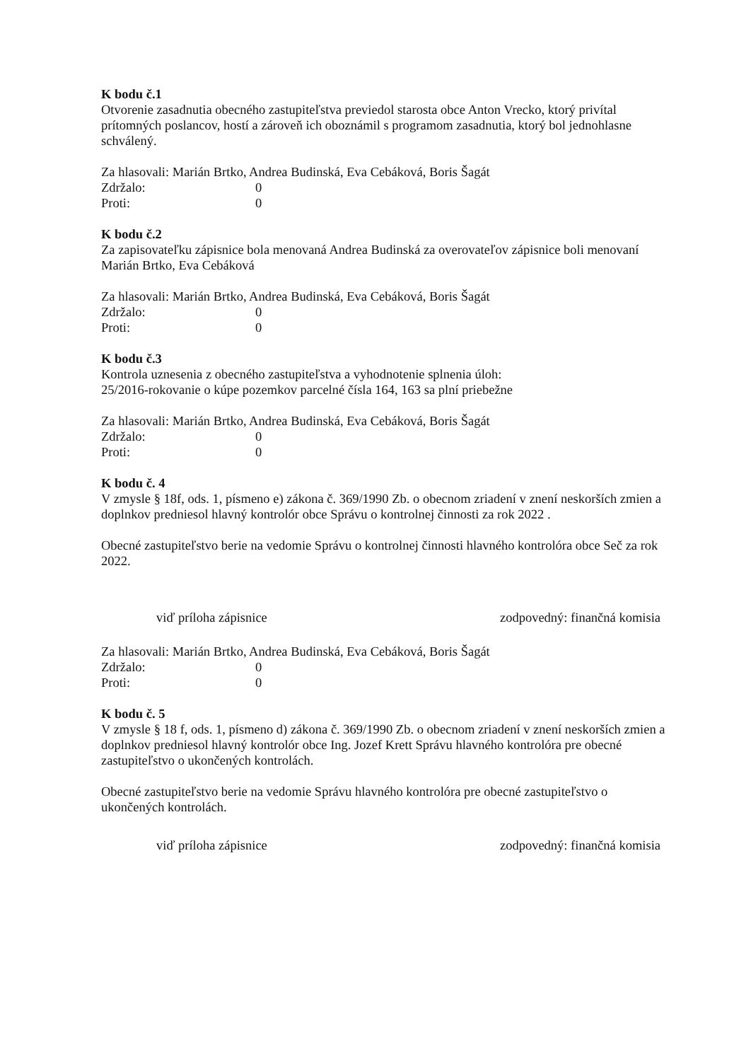K bodu č.1
Otvorenie zasadnutia obecného zastupiteľstva previedol starosta obce Anton Vrecko, ktorý privítal prítomných poslancov, hostí a zároveň ich oboznámil s programom zasadnutia, ktorý bol jednohlasne schválený.
Za hlasovali: Marián Brtko, Andrea Budinská, Eva Cebáková, Boris Šagát
Zdržalo: 0
Proti: 0
K bodu č.2
Za zapisovateľku zápisnice bola menovaná Andrea Budinská za overovateľov zápisnice boli menovaní Marián Brtko, Eva Cebáková
Za hlasovali: Marián Brtko, Andrea Budinská, Eva Cebáková, Boris Šagát
Zdržalo: 0
Proti: 0
K bodu č.3
Kontrola uznesenia z obecného zastupiteľstva a vyhodnotenie splnenia úloh:
25/2016-rokovanie o kúpe pozemkov parcelné čísla 164, 163 sa plní priebežne
Za hlasovali: Marián Brtko, Andrea Budinská, Eva Cebáková, Boris Šagát
Zdržalo: 0
Proti: 0
K bodu č. 4
V zmysle § 18f, ods. 1, písmeno e) zákona č. 369/1990 Zb. o obecnom zriadení v znení neskorších zmien a doplnkov predniesol hlavný kontrolór obce Správu o kontrolnej činnosti za rok 2022 .
Obecné zastupiteľstvo berie na vedomie Správu o kontrolnej činnosti hlavného kontrolóra obce Seč za rok 2022.
viď príloha zápisnice zodpovedný: finančná komisia
Za hlasovali: Marián Brtko, Andrea Budinská, Eva Cebáková, Boris Šagát
Zdržalo: 0
Proti: 0
K bodu č. 5
V zmysle § 18 f, ods. 1, písmeno d) zákona č. 369/1990 Zb. o obecnom zriadení v znení neskorších zmien a doplnkov predniesol hlavný kontrolór obce Ing. Jozef Krett Správu hlavného kontrolóra pre obecné zastupiteľstvo o ukončených kontrolách.
Obecné zastupiteľstvo berie na vedomie Správu hlavného kontrolóra pre obecné zastupiteľstvo o ukončených kontrolách.
viď príloha zápisnice zodpovedný: finančná komisia